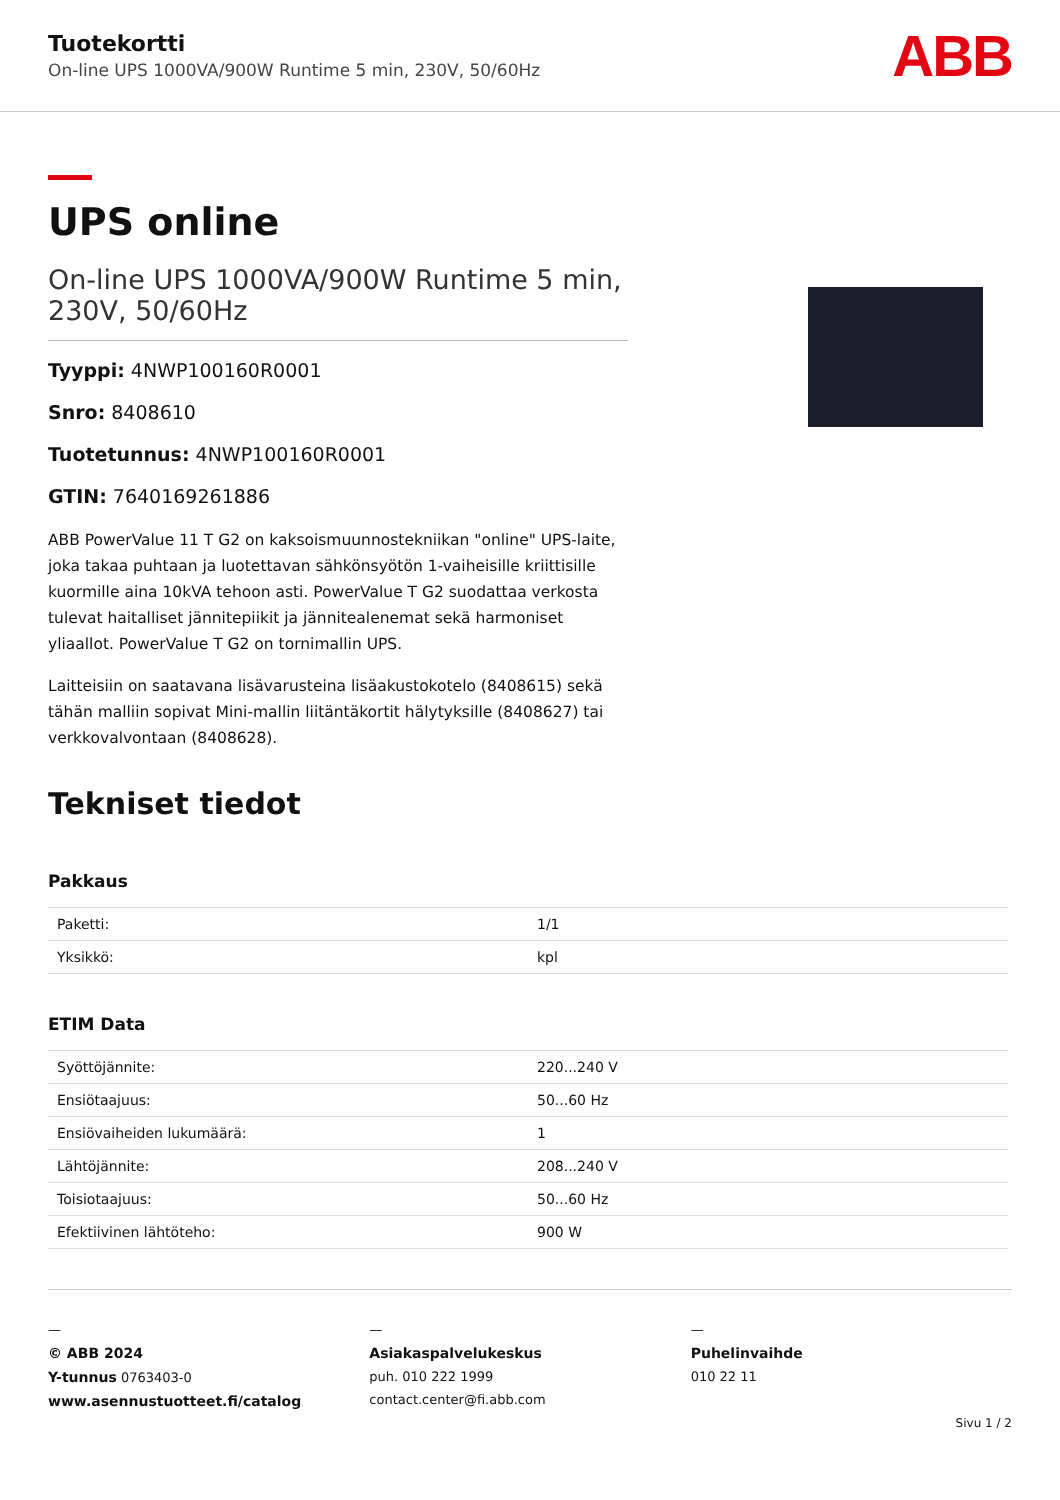Tuotekortti
On-line UPS 1000VA/900W Runtime 5 min, 230V, 50/60Hz
ABB
UPS online
On-line UPS 1000VA/900W Runtime 5 min, 230V, 50/60Hz
Tyyppi: 4NWP100160R0001
Snro: 8408610
Tuotetunnus: 4NWP100160R0001
GTIN: 7640169261886
ABB PowerValue 11 T G2 on kaksoismuunnostekniikan "online" UPS-laite, joka takaa puhtaan ja luotettavan sähkönsyötön 1-vaiheisille kriittisille kuormille aina 10kVA tehoon asti. PowerValue T G2 suodattaa verkosta tulevat haitalliset jännitepiikit ja jännitealenemat sekä harmoniset yliaallot. PowerValue T G2 on tornimallin UPS.
Laitteisiin on saatavana lisävarusteina lisäakustokotelo (8408615) sekä tähän malliin sopivat Mini-mallin liitäntäkortit hälytyksille (8408627) tai verkkovalvontaan (8408628).
Tekniset tiedot
Pakkaus
| Paketti: | 1/1 |
| Yksikkö: | kpl |
ETIM Data
| Syöttöjännite: | 220...240 V |
| Ensiötaajuus: | 50...60 Hz |
| Ensiövaiheiden lukumäärä: | 1 |
| Lähtöjännite: | 208...240 V |
| Toisiotaajuus: | 50...60 Hz |
| Efektiivinen lähtöteho: | 900 W |
—
© ABB 2024
Y-tunnus 0763403-0
www.asennustuotteet.fi/catalog
—
Asiakaspalvelukeskus
puh. 010 222 1999
contact.center@fi.abb.com
—
Puhelinvaihde
010 22 11
Sivu 1 / 2